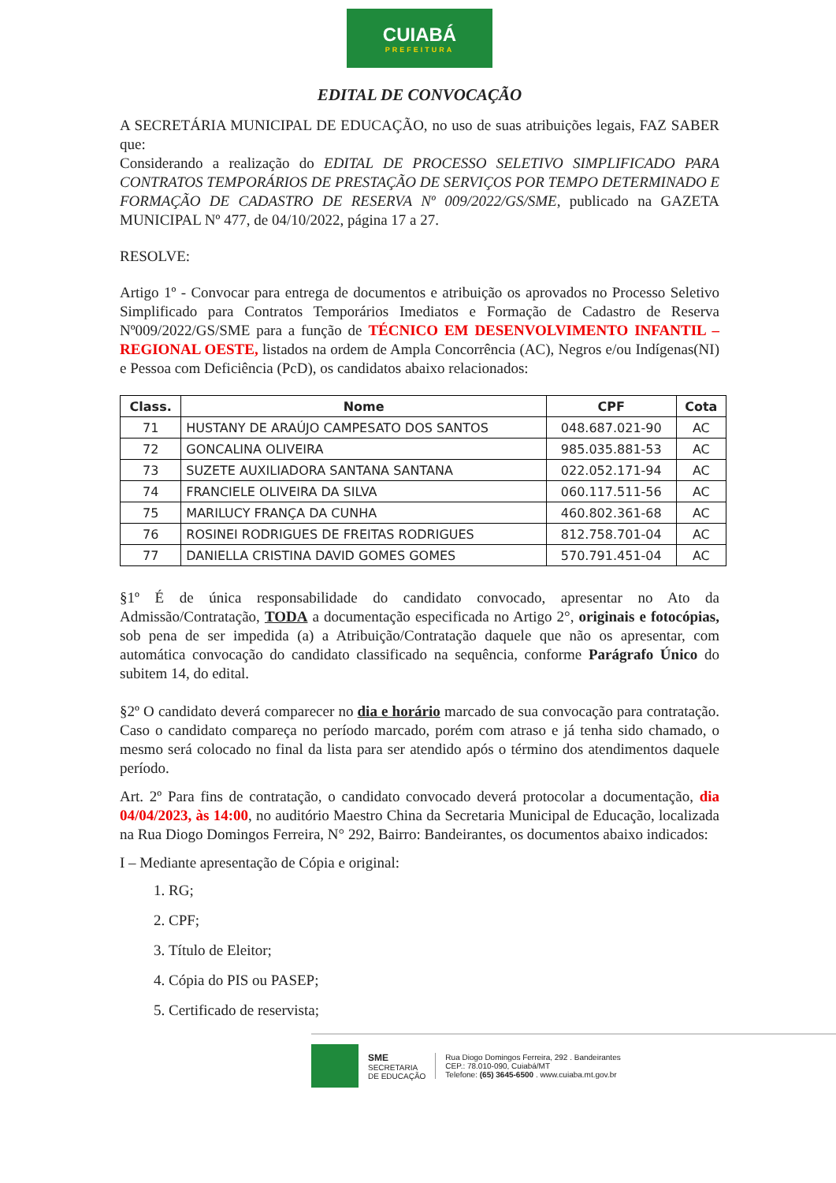CUIABÁ
PREFEITURA
EDITAL DE CONVOCAÇÃO
A SECRETÁRIA MUNICIPAL DE EDUCAÇÃO, no uso de suas atribuições legais, FAZ SABER que:
Considerando a realização do EDITAL DE PROCESSO SELETIVO SIMPLIFICADO PARA CONTRATOS TEMPORÁRIOS DE PRESTAÇÃO DE SERVIÇOS POR TEMPO DETERMINADO E FORMAÇÃO DE CADASTRO DE RESERVA Nº 009/2022/GS/SME, publicado na GAZETA MUNICIPAL Nº 477, de 04/10/2022, página 17 a 27.
RESOLVE:
Artigo 1º - Convocar para entrega de documentos e atribuição os aprovados no Processo Seletivo Simplificado para Contratos Temporários Imediatos e Formação de Cadastro de Reserva Nº009/2022/GS/SME para a função de TÉCNICO EM DESENVOLVIMENTO INFANTIL – REGIONAL OESTE, listados na ordem de Ampla Concorrência (AC), Negros e/ou Indígenas(NI) e Pessoa com Deficiência (PcD), os candidatos abaixo relacionados:
| Class. | Nome | CPF | Cota |
| --- | --- | --- | --- |
| 71 | HUSTANY DE ARAÚJO CAMPESATO DOS SANTOS | 048.687.021-90 | AC |
| 72 | GONCALINA OLIVEIRA | 985.035.881-53 | AC |
| 73 | SUZETE AUXILIADORA SANTANA SANTANA | 022.052.171-94 | AC |
| 74 | FRANCIELE OLIVEIRA DA SILVA | 060.117.511-56 | AC |
| 75 | MARILUCY FRANÇA DA CUNHA | 460.802.361-68 | AC |
| 76 | ROSINEI RODRIGUES DE FREITAS RODRIGUES | 812.758.701-04 | AC |
| 77 | DANIELLA CRISTINA DAVID GOMES GOMES | 570.791.451-04 | AC |
§1º É de única responsabilidade do candidato convocado, apresentar no Ato da Admissão/Contratação, TODA a documentação especificada no Artigo 2°, originais e fotocópias, sob pena de ser impedida (a) a Atribuição/Contratação daquele que não os apresentar, com automática convocação do candidato classificado na sequência, conforme Parágrafo Único do subitem 14, do edital.
§2º O candidato deverá comparecer no dia e horário marcado de sua convocação para contratação. Caso o candidato compareça no período marcado, porém com atraso e já tenha sido chamado, o mesmo será colocado no final da lista para ser atendido após o término dos atendimentos daquele período.
Art. 2º Para fins de contratação, o candidato convocado deverá protocolar a documentação, dia 04/04/2023, às 14:00, no auditório Maestro China da Secretaria Municipal de Educação, localizada na Rua Diogo Domingos Ferreira, N° 292, Bairro: Bandeirantes, os documentos abaixo indicados:
I – Mediante apresentação de Cópia e original:
1. RG;
2. CPF;
3. Título de Eleitor;
4. Cópia do PIS ou PASEP;
5. Certificado de reservista;
SME
SECRETARIA
DE EDUCAÇÃO
Rua Diogo Domingos Ferreira, 292 . Bandeirantes
CEP.: 78.010-090, Cuiabá/MT
Telefone: (65) 3645-6500 . www.cuiaba.mt.gov.br